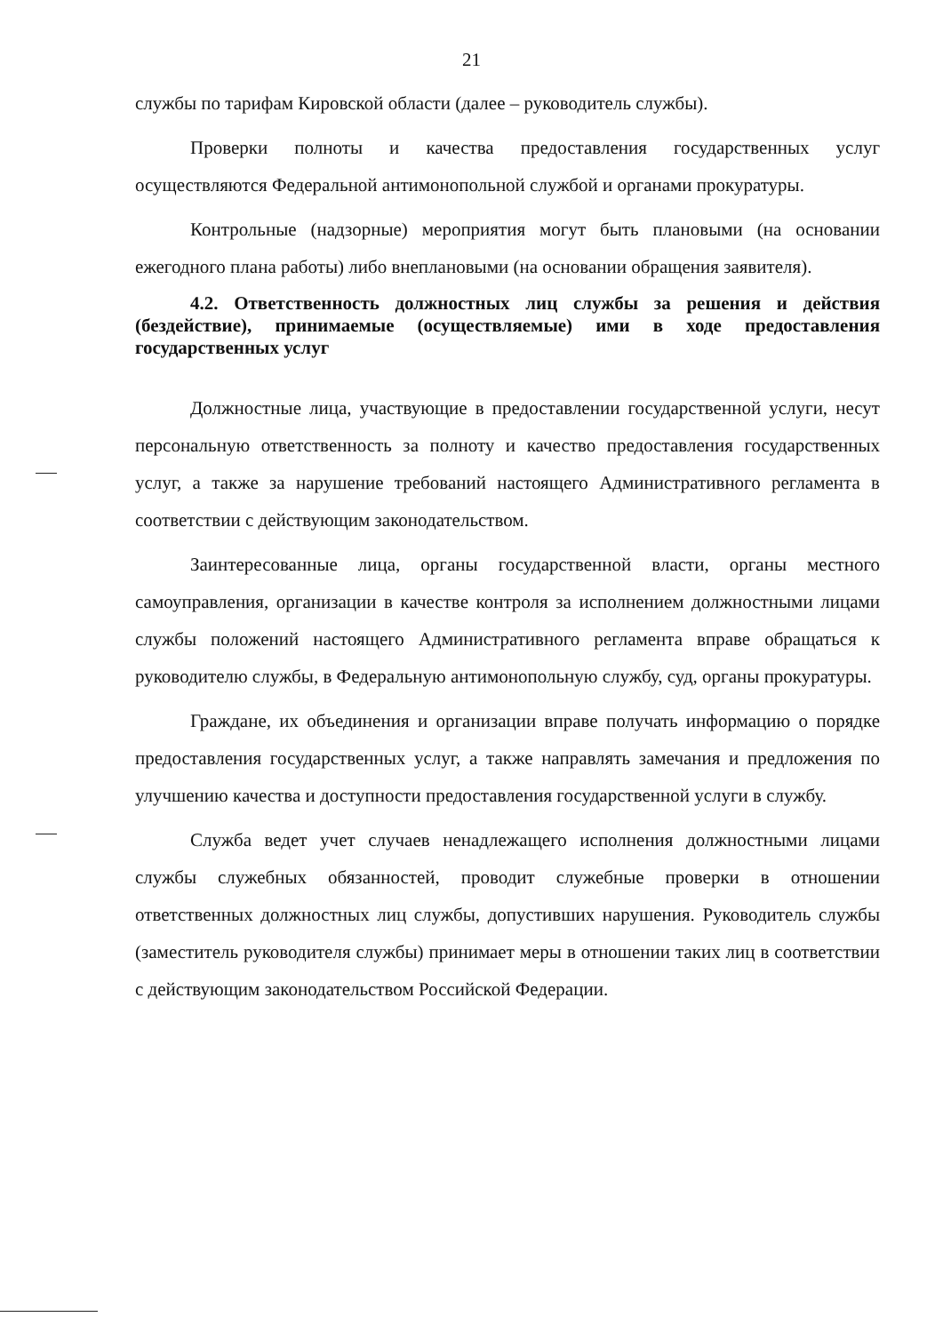21
службы по тарифам Кировской области (далее – руководитель службы).
Проверки полноты и качества предоставления государственных услуг осуществляются Федеральной антимонопольной службой и органами прокуратуры.
Контрольные (надзорные) мероприятия могут быть плановыми (на основании ежегодного плана работы) либо внеплановыми (на основании обращения заявителя).
4.2. Ответственность должностных лиц службы за решения и действия (бездействие), принимаемые (осуществляемые) ими в ходе предоставления государственных услуг
Должностные лица, участвующие в предоставлении государственной услуги, несут персональную ответственность за полноту и качество предоставления государственных услуг, а также за нарушение требований настоящего Административного регламента в соответствии с действующим законодательством.
Заинтересованные лица, органы государственной власти, органы местного самоуправления, организации в качестве контроля за исполнением должностными лицами службы положений настоящего Административного регламента вправе обращаться к руководителю службы, в Федеральную антимонопольную службу, суд, органы прокуратуры.
Граждане, их объединения и организации вправе получать информацию о порядке предоставления государственных услуг, а также направлять замечания и предложения по улучшению качества и доступности предоставления государственной услуги в службу.
Служба ведет учет случаев ненадлежащего исполнения должностными лицами службы служебных обязанностей, проводит служебные проверки в отношении ответственных должностных лиц службы, допустивших нарушения. Руководитель службы (заместитель руководителя службы) принимает меры в отношении таких лиц в соответствии с действующим законодательством Российской Федерации.